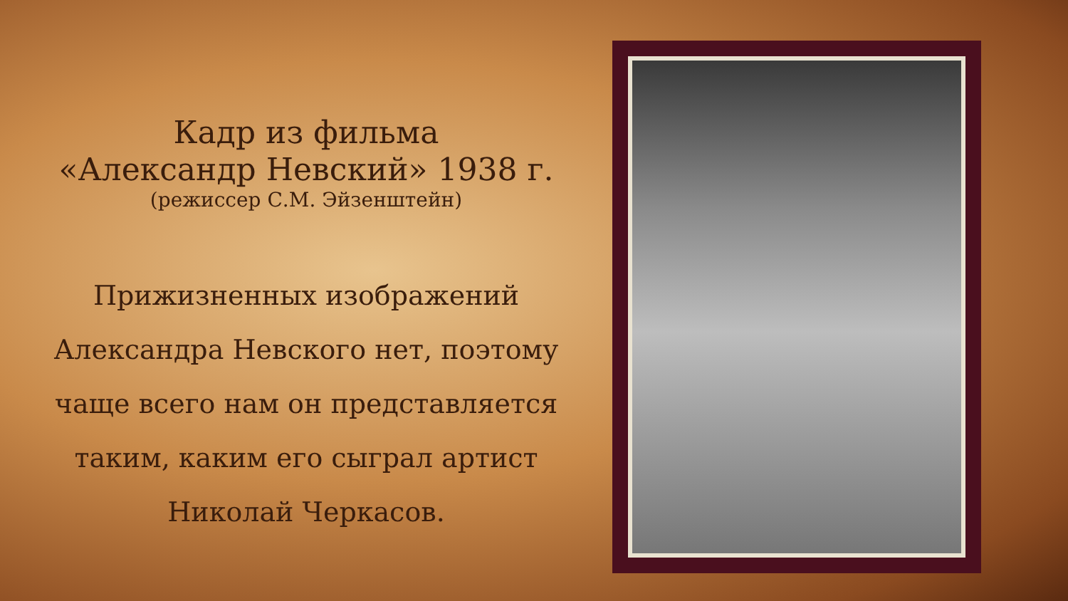Кадр из фильма
«Александр Невский» 1938 г.
(режиссер С.М. Эйзенштейн)
Прижизненных изображений
Александра Невского нет, поэтому
чаще всего нам он представляется
таким, каким его сыграл артист
Николай Черкасов.